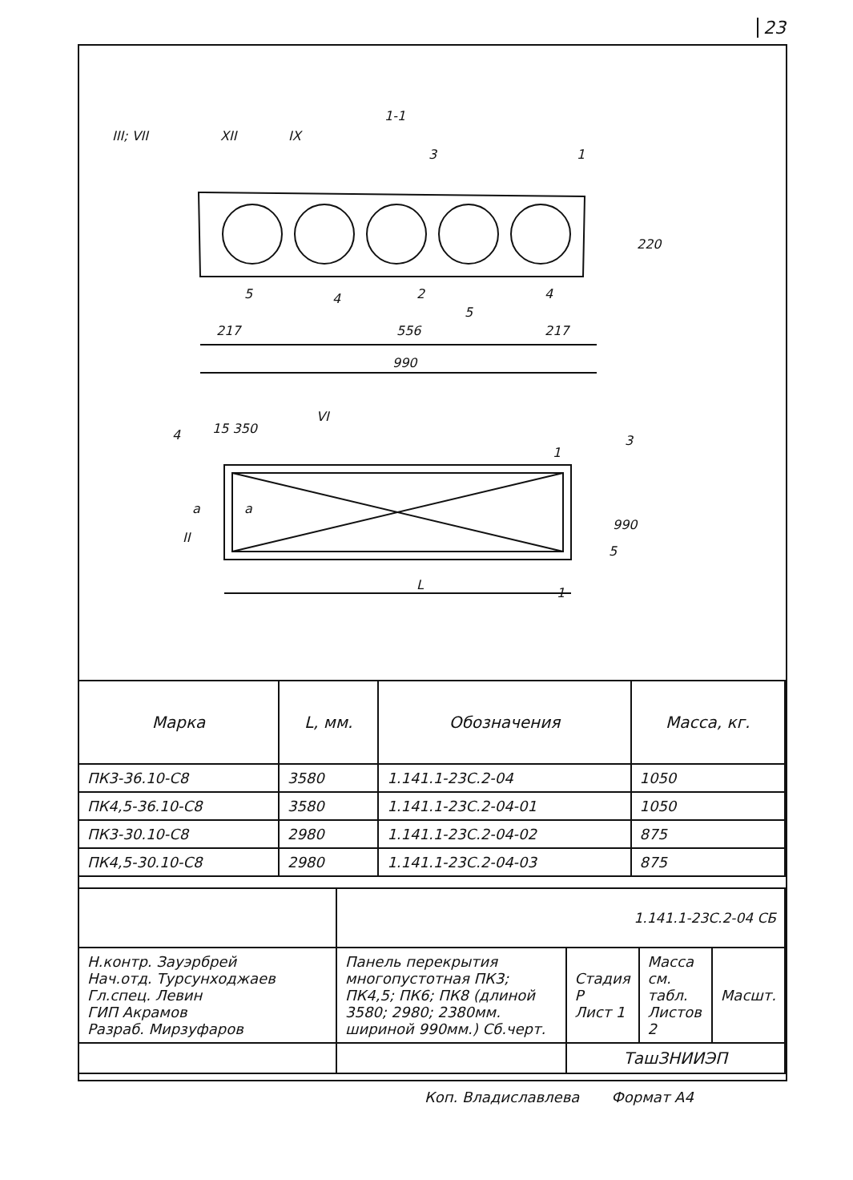23
1-1
III; VII
XII
IX
3
1
220
5
4
2
5
4
217
556
217
990
15 350
4
VI
3
1
a
a
990
5
II
L
1
| Марка | L, мм. | Обозначения | Масса, кг. |
| --- | --- | --- | --- |
| ПК3-36.10-С8 | 3580 | 1.141.1-23С.2-04 | 1050 |
| ПК4,5-36.10-С8 | 3580 | 1.141.1-23С.2-04-01 | 1050 |
| ПК3-30.10-С8 | 2980 | 1.141.1-23С.2-04-02 | 875 |
| ПК4,5-30.10-С8 | 2980 | 1.141.1-23С.2-04-03 | 875 |
| | 1.141.1-23С.2-04 СБ | | | |
| Н.контр. Зауэрбрей Нач.отд. Турсунходжаев Гл.спец. Левин ГИП Акрамов Разраб. Мирзуфаров | Панель перекрытия многопустотная ПК3; ПК4,5; ПК6; ПК8 (длиной 3580; 2980; 2380мм. шириной 990мм.) Сб.черт. | Стадия Р Лист 1 | Масса см. табл. Листов 2 | Масшт. |
| | | ТашЗНИИЭП | | |
Коп. Владиславлева Формат А4